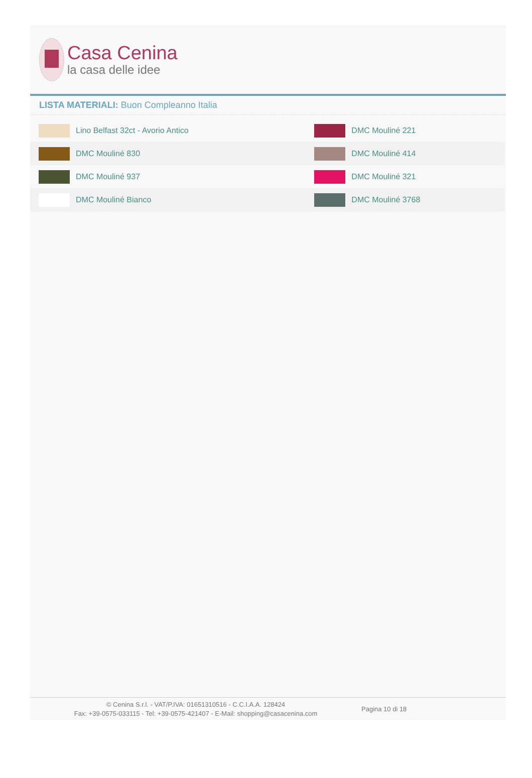Casa Cenina
la casa delle idee
LISTA MATERIALI: Buon Compleanno Italia
| Lino Belfast 32ct - Avorio Antico | DMC Mouliné 221 |
| DMC Mouliné 830 | DMC Mouliné 414 |
| DMC Mouliné 937 | DMC Mouliné 321 |
| DMC Mouliné Bianco | DMC Mouliné 3768 |
© Cenina S.r.l. - VAT/P.IVA: 01651310516 - C.C.I.A.A. 128424
Fax: +39-0575-033115 - Tel: +39-0575-421407 - E-Mail: shopping@casacenina.com
Pagina 10 di 18